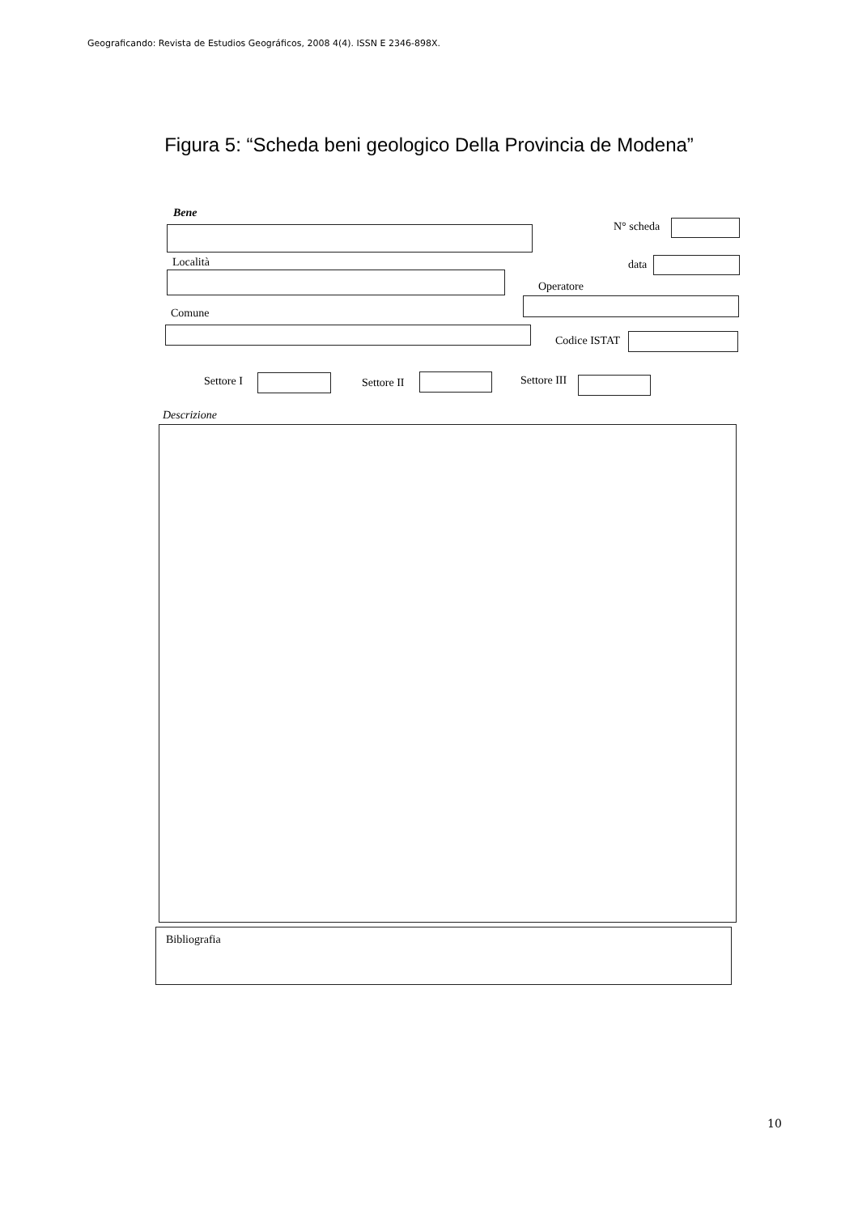Geograficando: Revista de Estudios Geográficos, 2008 4(4). ISSN E 2346-898X.
Figura 5: “Scheda beni geologico Della Provincia de Modena”
Bene
N° scheda
Località data
Operatore
Comune
Codice ISTAT
Settore I Settore II Settore III
Descrizione
Bibliografia
10